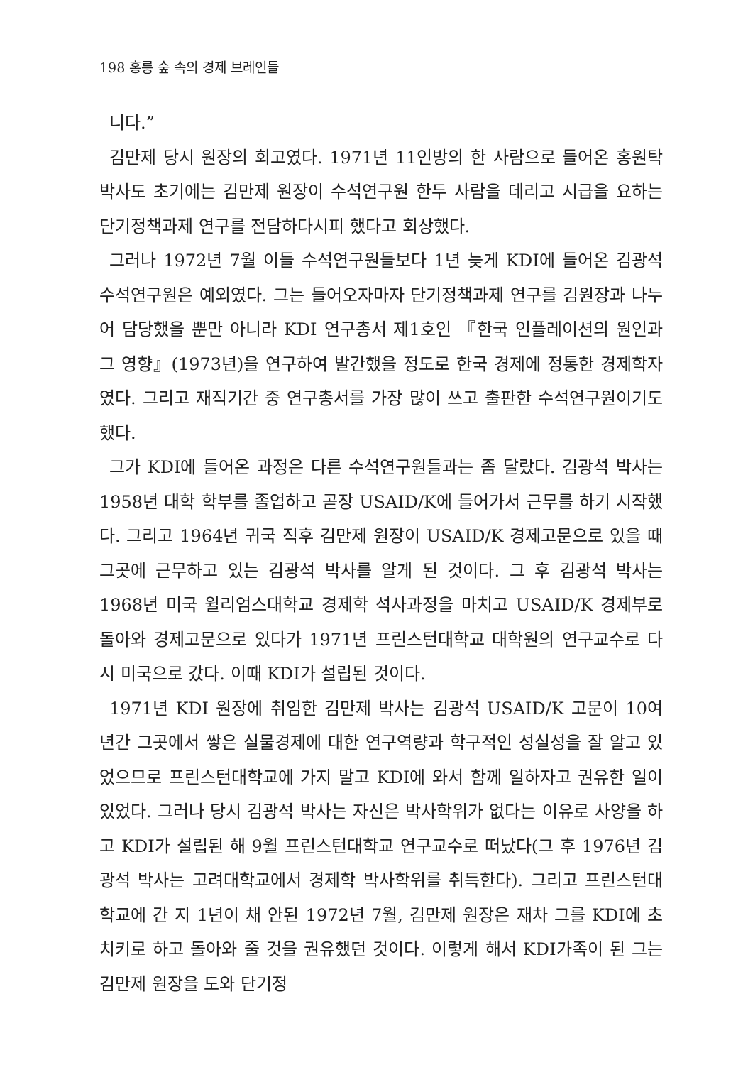198 홍릉 숲 속의 경제 브레인들
니다.”
김만제 당시 원장의 회고였다. 1971년 11인방의 한 사람으로 들어온 홍원탁 박사도 초기에는 김만제 원장이 수석연구원 한두 사람을 데리고 시급을 요하는 단기정책과제 연구를 전담하다시피 했다고 회상했다.
그러나 1972년 7월 이들 수석연구원들보다 1년 늦게 KDI에 들어온 김광석 수석연구원은 예외였다. 그는 들어오자마자 단기정책과제 연구를 김원장과 나누어 담당했을 뿐만 아니라 KDI 연구총서 제1호인 『한국 인플레이션의 원인과 그 영향』(1973년)을 연구하여 발간했을 정도로 한국 경제에 정통한 경제학자였다. 그리고 재직기간 중 연구총서를 가장 많이 쓰고 출판한 수석연구원이기도 했다.
그가 KDI에 들어온 과정은 다른 수석연구원들과는 좀 달랐다. 김광석 박사는 1958년 대학 학부를 졸업하고 곧장 USAID/K에 들어가서 근무를 하기 시작했다. 그리고 1964년 귀국 직후 김만제 원장이 USAID/K 경제고문으로 있을 때 그곳에 근무하고 있는 김광석 박사를 알게 된 것이다. 그 후 김광석 박사는 1968년 미국 윌리엄스대학교 경제학 석사과정을 마치고 USAID/K 경제부로 돌아와 경제고문으로 있다가 1971년 프린스턴대학교 대학원의 연구교수로 다시 미국으로 갔다. 이때 KDI가 설립된 것이다.
1971년 KDI 원장에 취임한 김만제 박사는 김광석 USAID/K 고문이 10여 년간 그곳에서 쌓은 실물경제에 대한 연구역량과 학구적인 성실성을 잘 알고 있었으므로 프린스턴대학교에 가지 말고 KDI에 와서 함께 일하자고 권유한 일이 있었다. 그러나 당시 김광석 박사는 자신은 박사학위가 없다는 이유로 사양을 하고 KDI가 설립된 해 9월 프린스턴대학교 연구교수로 떠났다(그 후 1976년 김광석 박사는 고려대학교에서 경제학 박사학위를 취득한다). 그리고 프린스턴대학교에 간 지 1년이 채 안된 1972년 7월, 김만제 원장은 재차 그를 KDI에 초치키로 하고 돌아와 줄 것을 권유했던 것이다. 이렇게 해서 KDI가족이 된 그는 김만제 원장을 도와 단기정